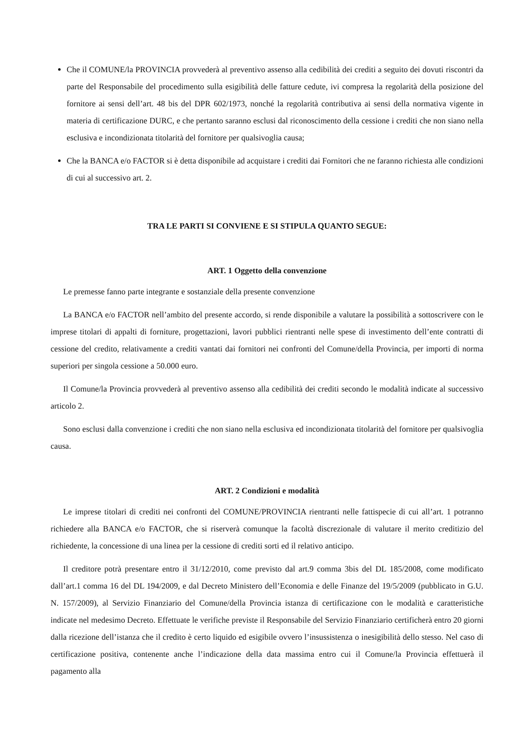Che il COMUNE/la PROVINCIA provvederà al preventivo assenso alla cedibilità dei crediti a seguito dei dovuti riscontri da parte del Responsabile del procedimento sulla esigibilità delle fatture cedute, ivi compresa la regolarità della posizione del fornitore ai sensi dell’art. 48 bis del DPR 602/1973, nonché la regolarità contributiva ai sensi della normativa vigente in materia di certificazione DURC, e che pertanto saranno esclusi dal riconoscimento della cessione i crediti che non siano nella esclusiva e incondizionata titolarità del fornitore per qualsivoglia causa;
Che la BANCA e/o FACTOR si è detta disponibile ad acquistare i crediti dai Fornitori che ne faranno richiesta alle condizioni di cui al successivo art. 2.
TRA LE PARTI SI CONVIENE E SI STIPULA QUANTO SEGUE:
ART. 1 Oggetto della convenzione
Le premesse fanno parte integrante e sostanziale della presente convenzione
La BANCA e/o FACTOR nell’ambito del presente accordo, si rende disponibile a valutare la possibilità a sottoscrivere con le imprese titolari di appalti di forniture, progettazioni, lavori pubblici rientranti nelle spese di investimento dell’ente contratti di cessione del credito, relativamente a crediti vantati dai fornitori nei confronti del Comune/della Provincia, per importi di norma superiori per singola cessione a 50.000 euro.
Il Comune/la Provincia provvederà al preventivo assenso alla cedibilità dei crediti secondo le modalità indicate al successivo articolo 2.
Sono esclusi dalla convenzione i crediti che non siano nella esclusiva ed incondizionata titolarità del fornitore per qualsivoglia causa.
ART. 2 Condizioni e modalità
Le imprese titolari di crediti nei confronti del COMUNE/PROVINCIA rientranti nelle fattispecie di cui all’art. 1 potranno richiedere alla BANCA e/o FACTOR, che si riserverà comunque la facoltà discrezionale di valutare il merito creditizio del richiedente, la concessione di una linea per la cessione di crediti sorti ed il relativo anticipo.
Il creditore potrà presentare entro il 31/12/2010, come previsto dal art.9 comma 3bis del DL 185/2008, come modificato dall’art.1 comma 16 del DL 194/2009, e dal Decreto Ministero dell’Economia e delle Finanze del 19/5/2009 (pubblicato in G.U. N. 157/2009), al Servizio Finanziario del Comune/della Provincia istanza di certificazione con le modalità e caratteristiche indicate nel medesimo Decreto. Effettuate le verifiche previste il Responsabile del Servizio Finanziario certificherà entro 20 giorni dalla ricezione dell’istanza che il credito è certo liquido ed esigibile ovvero l’insussistenza o inesigibilità dello stesso. Nel caso di certificazione positiva, contenente anche l’indicazione della data massima entro cui il Comune/la Provincia effettuerà il pagamento alla